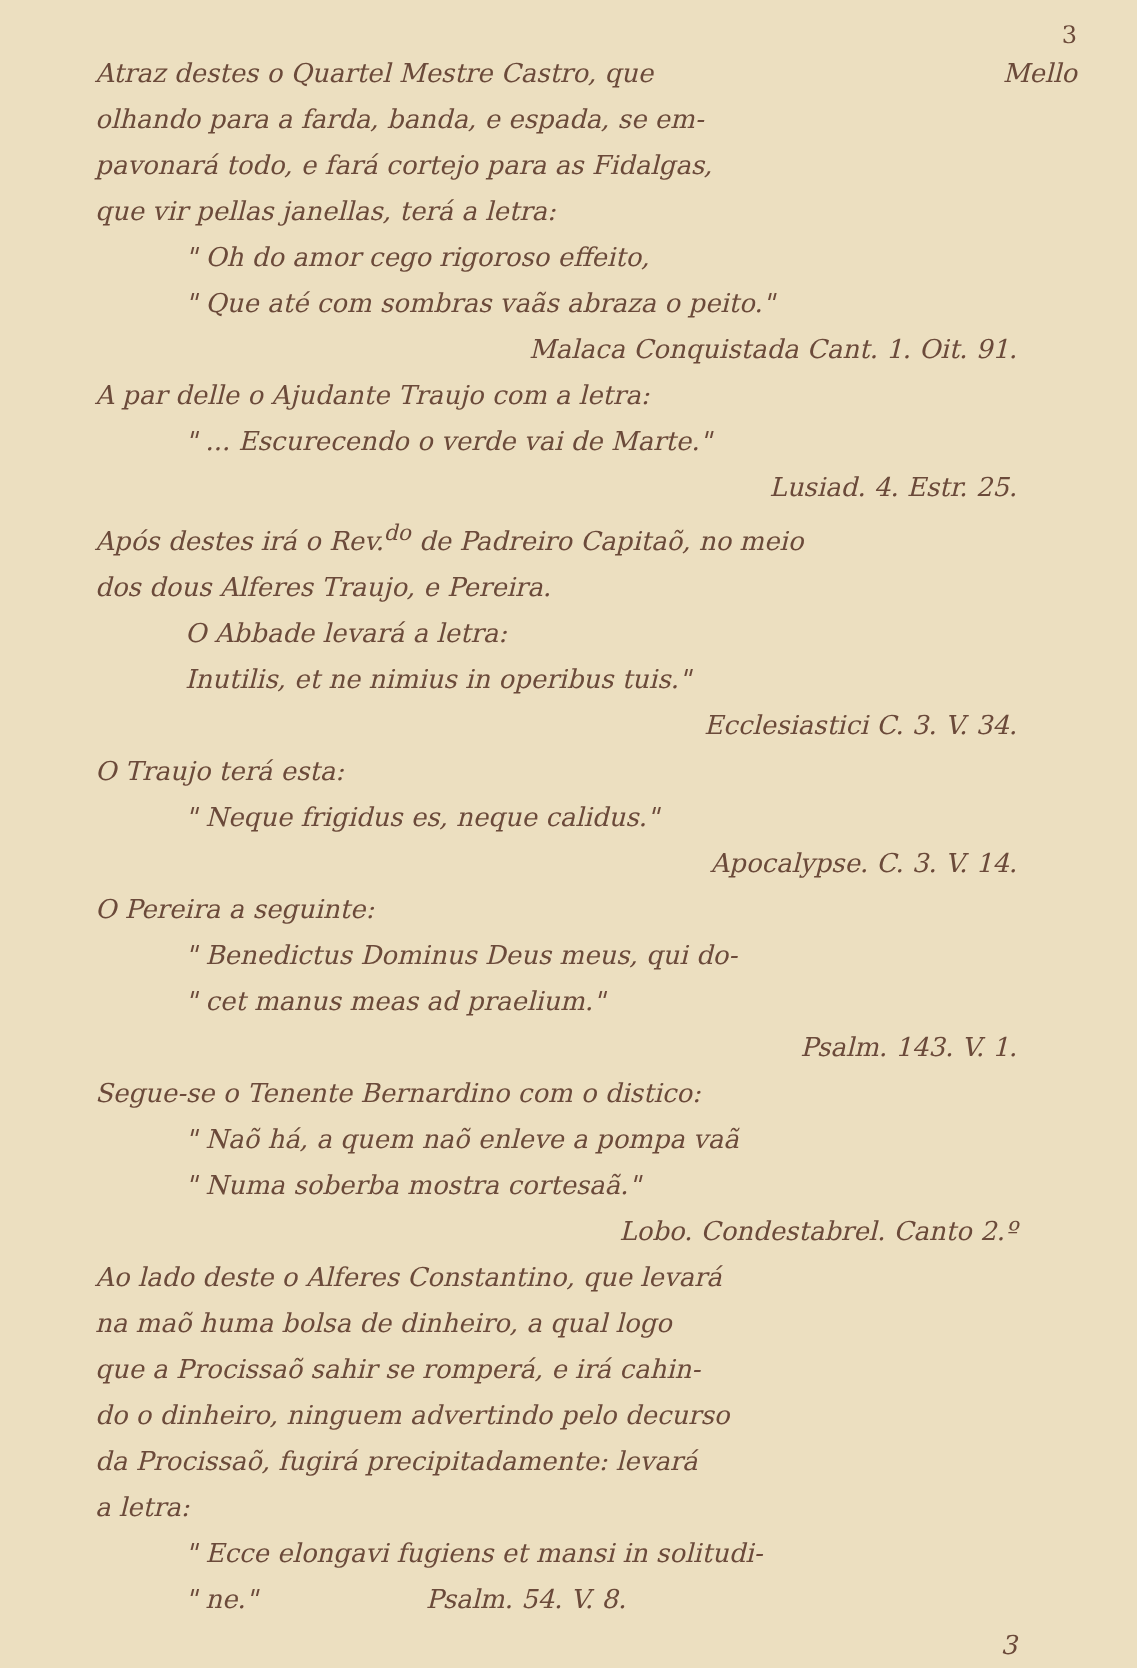3
Atraz destes o Quartel Mestre Castro, que Mello
olhando para a farda, banda, e espada, se em-
pavonará todo, e fará cortejo para as Fidalgas,
que vir pellas janellas, terá a letra:
" Oh do amor cego rigoroso effeito,
" Que até com sombras vaãs abraza o peito."
Malaca Conquistada Cant. 1. Oit. 91.
A par delle o Ajudante Traujo com a letra:
" ... Escurecendo o verde vai de Marte."
Lusiad. 4. Estr. 25.
Após destes irá o Rev.<sup>do</sup> de Padreiro Capitaõ, no meio
dos dous Alferes Traujo, e Pereira.
O Abbade levará a letra:
Inutilis, et ne nimius in operibus tuis."
Ecclesiastici C. 3. V. 34.
O Traujo terá esta:
" Neque frigidus es, neque calidus."
Apocalypse. C. 3. V. 14.
O Pereira a seguinte:
" Benedictus Dominus Deus meus, qui do-
" cet manus meas ad praelium."
Psalm. 143. V. 1.
Segue-se o Tenente Bernardino com o distico:
" Naõ há, a quem naõ enleve a pompa vaã
" Numa soberba mostra cortesaã."
Lobo. Condestabrel. Canto 2.º
Ao lado deste o Alferes Constantino, que levará
na maõ huma bolsa de dinheiro, a qual logo
que a Procissaõ sahir se romperá, e irá cahin-
do o dinheiro, ninguem advertindo pelo decurso
da Procissaõ, fugirá precipitadamente: levará
a letra:
" Ecce elongavi fugiens et mansi in solitudi-
" ne." Psalm. 54. V. 8.
3